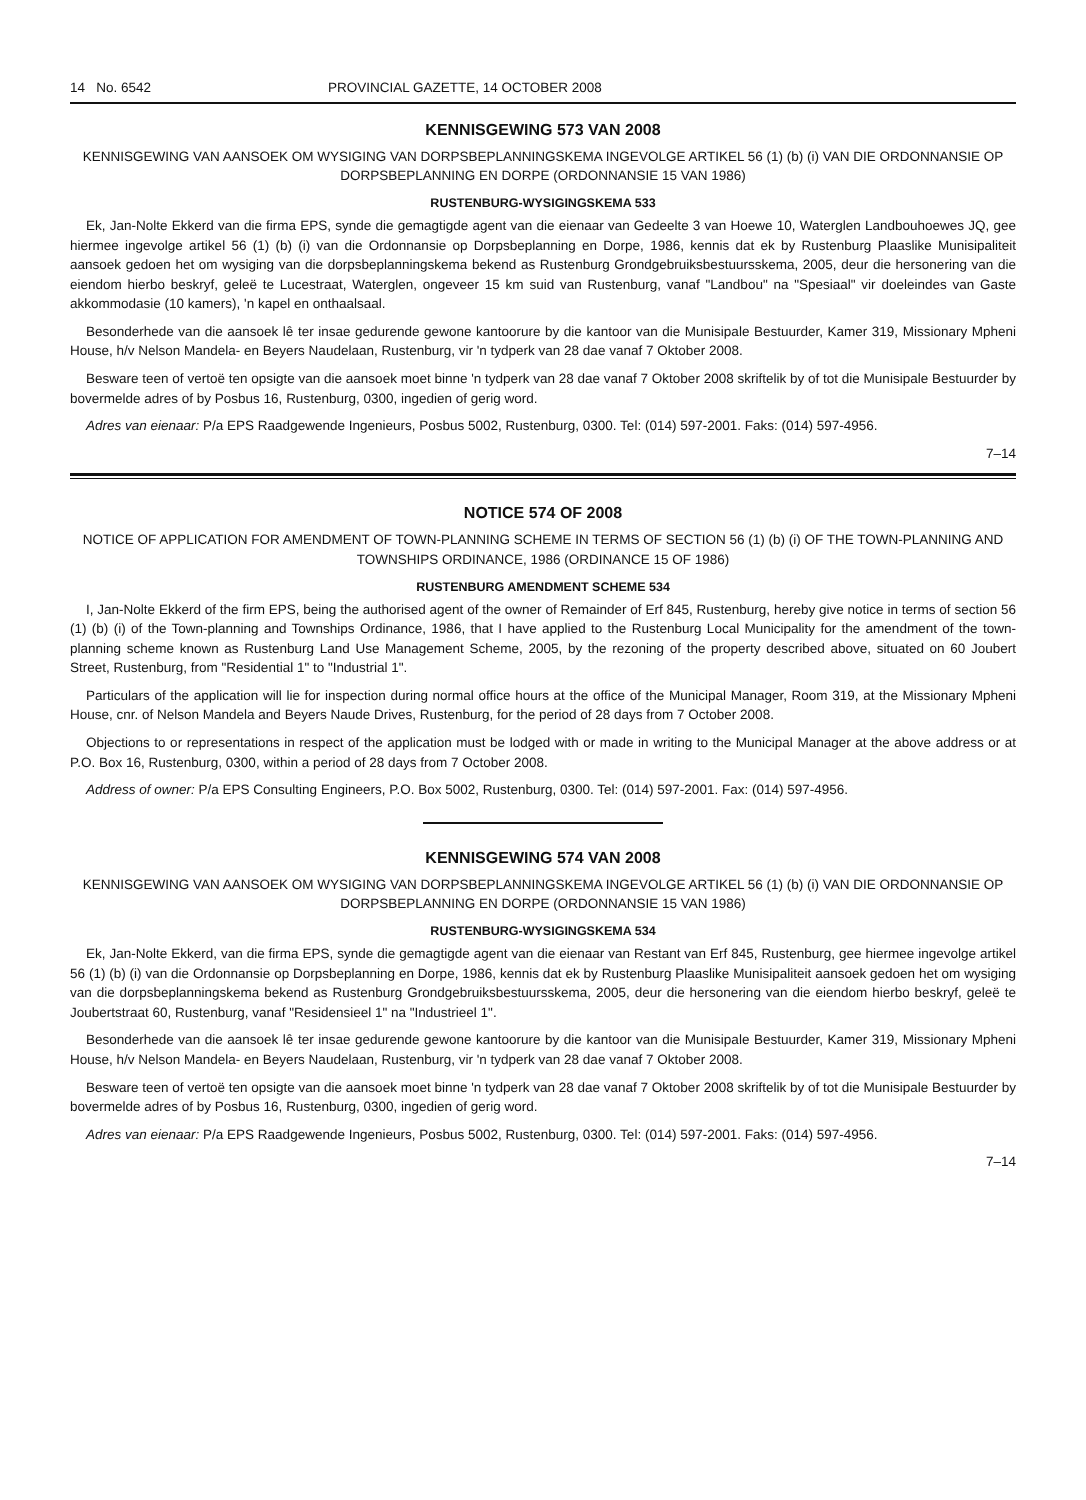14 No. 6542 PROVINCIAL GAZETTE, 14 OCTOBER 2008
KENNISGEWING 573 VAN 2008
KENNISGEWING VAN AANSOEK OM WYSIGING VAN DORPSBEPLANNINGSKEMA INGEVOLGE ARTIKEL 56 (1) (b) (i) VAN DIE ORDONNANSIE OP DORPSBEPLANNING EN DORPE (ORDONNANSIE 15 VAN 1986)
RUSTENBURG-WYSIGINGSKEMA 533
Ek, Jan-Nolte Ekkerd van die firma EPS, synde die gemagtigde agent van die eienaar van Gedeelte 3 van Hoewe 10, Waterglen Landbouhoewes JQ, gee hiermee ingevolge artikel 56 (1) (b) (i) van die Ordonnansie op Dorpsbeplanning en Dorpe, 1986, kennis dat ek by Rustenburg Plaaslike Munisipaliteit aansoek gedoen het om wysiging van die dorpsbeplanningskema bekend as Rustenburg Grondgebruiksbestuursskema, 2005, deur die hersonering van die eiendom hierbo beskryf, geleë te Lucestraat, Waterglen, ongeveer 15 km suid van Rustenburg, vanaf "Landbou" na "Spesiaal" vir doeleindes van Gaste akkommodasie (10 kamers), 'n kapel en onthaalsaal.
Besonderhede van die aansoek lê ter insae gedurende gewone kantoorure by die kantoor van die Munisipale Bestuurder, Kamer 319, Missionary Mpheni House, h/v Nelson Mandela- en Beyers Naudelaan, Rustenburg, vir 'n tydperk van 28 dae vanaf 7 Oktober 2008.
Besware teen of vertoë ten opsigte van die aansoek moet binne 'n tydperk van 28 dae vanaf 7 Oktober 2008 skriftelik by of tot die Munisipale Bestuurder by bovermelde adres of by Posbus 16, Rustenburg, 0300, ingedien of gerig word.
Adres van eienaar: P/a EPS Raadgewende Ingenieurs, Posbus 5002, Rustenburg, 0300. Tel: (014) 597-2001. Faks: (014) 597-4956.
7–14
NOTICE 574 OF 2008
NOTICE OF APPLICATION FOR AMENDMENT OF TOWN-PLANNING SCHEME IN TERMS OF SECTION 56 (1) (b) (i) OF THE TOWN-PLANNING AND TOWNSHIPS ORDINANCE, 1986 (ORDINANCE 15 OF 1986)
RUSTENBURG AMENDMENT SCHEME 534
I, Jan-Nolte Ekkerd of the firm EPS, being the authorised agent of the owner of Remainder of Erf 845, Rustenburg, hereby give notice in terms of section 56 (1) (b) (i) of the Town-planning and Townships Ordinance, 1986, that I have applied to the Rustenburg Local Municipality for the amendment of the town-planning scheme known as Rustenburg Land Use Management Scheme, 2005, by the rezoning of the property described above, situated on 60 Joubert Street, Rustenburg, from "Residential 1" to "Industrial 1".
Particulars of the application will lie for inspection during normal office hours at the office of the Municipal Manager, Room 319, at the Missionary Mpheni House, cnr. of Nelson Mandela and Beyers Naude Drives, Rustenburg, for the period of 28 days from 7 October 2008.
Objections to or representations in respect of the application must be lodged with or made in writing to the Municipal Manager at the above address or at P.O. Box 16, Rustenburg, 0300, within a period of 28 days from 7 October 2008.
Address of owner: P/a EPS Consulting Engineers, P.O. Box 5002, Rustenburg, 0300. Tel: (014) 597-2001. Fax: (014) 597-4956.
KENNISGEWING 574 VAN 2008
KENNISGEWING VAN AANSOEK OM WYSIGING VAN DORPSBEPLANNINGSKEMA INGEVOLGE ARTIKEL 56 (1) (b) (i) VAN DIE ORDONNANSIE OP DORPSBEPLANNING EN DORPE (ORDONNANSIE 15 VAN 1986)
RUSTENBURG-WYSIGINGSKEMA 534
Ek, Jan-Nolte Ekkerd, van die firma EPS, synde die gemagtigde agent van die eienaar van Restant van Erf 845, Rustenburg, gee hiermee ingevolge artikel 56 (1) (b) (i) van die Ordonnansie op Dorpsbeplanning en Dorpe, 1986, kennis dat ek by Rustenburg Plaaslike Munisipaliteit aansoek gedoen het om wysiging van die dorpsbeplanningskema bekend as Rustenburg Grondgebruiksbestuursskema, 2005, deur die hersonering van die eiendom hierbo beskryf, geleë te Joubertstraat 60, Rustenburg, vanaf "Residensieel 1" na "Industrieel 1".
Besonderhede van die aansoek lê ter insae gedurende gewone kantoorure by die kantoor van die Munisipale Bestuurder, Kamer 319, Missionary Mpheni House, h/v Nelson Mandela- en Beyers Naudelaan, Rustenburg, vir 'n tydperk van 28 dae vanaf 7 Oktober 2008.
Besware teen of vertoë ten opsigte van die aansoek moet binne 'n tydperk van 28 dae vanaf 7 Oktober 2008 skriftelik by of tot die Munisipale Bestuurder by bovermelde adres of by Posbus 16, Rustenburg, 0300, ingedien of gerig word.
Adres van eienaar: P/a EPS Raadgewende Ingenieurs, Posbus 5002, Rustenburg, 0300. Tel: (014) 597-2001. Faks: (014) 597-4956.
7–14